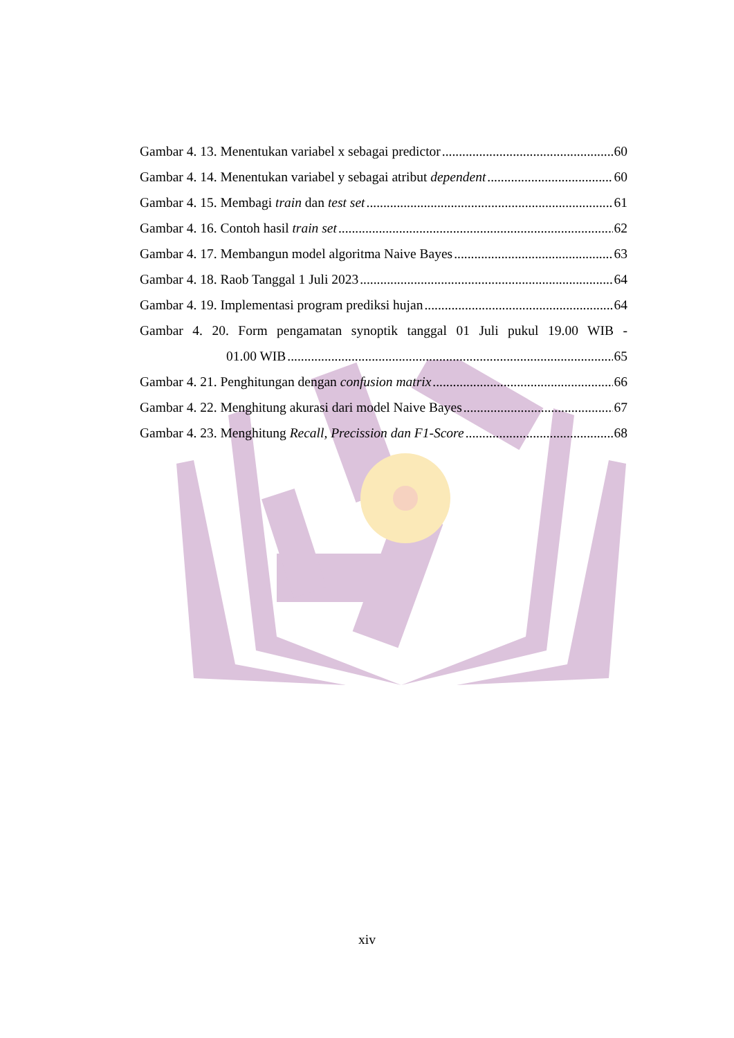Gambar 4. 13. Menentukan variabel x sebagai predictor 60
Gambar 4. 14. Menentukan variabel y sebagai atribut dependent 60
Gambar 4. 15. Membagi train dan test set 61
Gambar 4. 16. Contoh hasil train set 62
Gambar 4. 17. Membangun model algoritma Naive Bayes 63
Gambar 4. 18. Raob Tanggal 1 Juli 2023 64
Gambar 4. 19. Implementasi program prediksi hujan 64
Gambar 4. 20. Form pengamatan synoptik tanggal 01 Juli pukul 19.00 WIB -
01.00 WIB 65
Gambar 4. 21. Penghitungan dengan confusion matrix 66
Gambar 4. 22. Menghitung akurasi dari model Naive Bayes 67
Gambar 4. 23. Menghitung Recall, Precission dan F1-Score 68
xiv